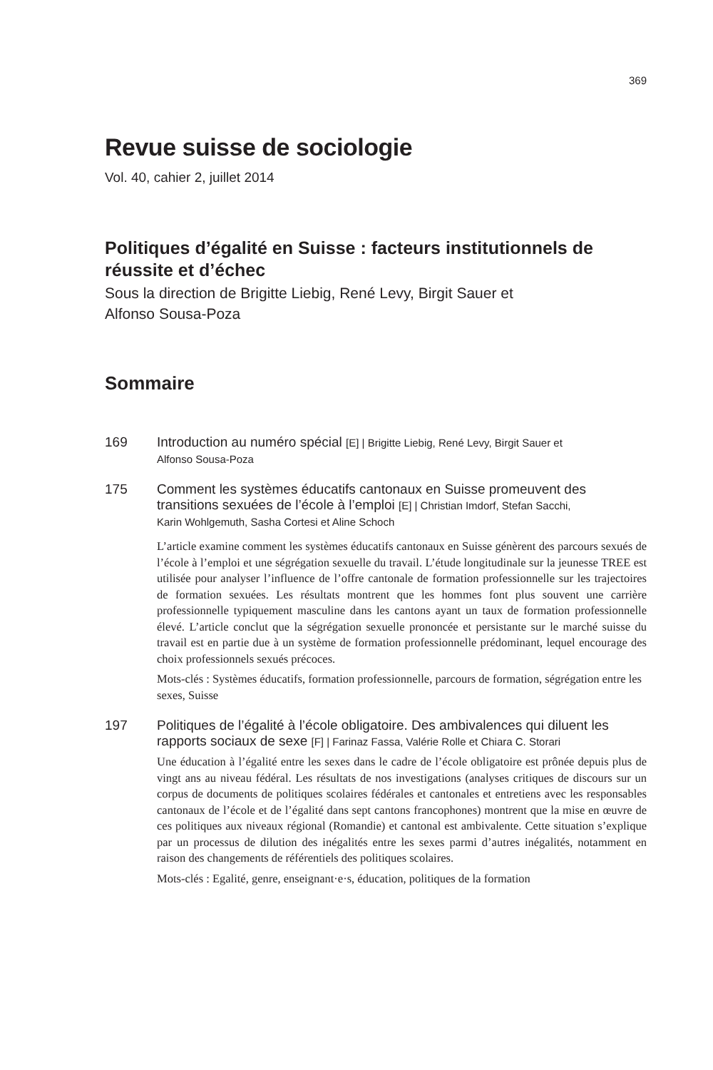369
Revue suisse de sociologie
Vol. 40, cahier 2, juillet 2014
Politiques d’égalité en Suisse : facteurs institutionnels de réussite et d’échec
Sous la direction de Brigitte Liebig, René Levy, Birgit Sauer et
Alfonso Sousa-Poza
Sommaire
169
Introduction au numéro spécial [E] | Brigitte Liebig, René Levy, Birgit Sauer et
Alfonso Sousa-Poza
175
Comment les systèmes éducatifs cantonaux en Suisse promeuvent des transitions sexuées de l’école à l’emploi [E] | Christian Imdorf, Stefan Sacchi,
Karin Wohlgemuth, Sasha Cortesi et Aline Schoch
L’article examine comment les systèmes éducatifs cantonaux en Suisse génèrent des parcours sexués de l’école à l’emploi et une ségrégation sexuelle du travail. L’étude longitudinale sur la jeunesse TREE est utilisée pour analyser l’influence de l’offre cantonale de formation professionnelle sur les trajectoires de formation sexuées. Les résultats montrent que les hommes font plus souvent une carrière professionnelle typiquement masculine dans les cantons ayant un taux de formation professionnelle élevé. L’article conclut que la ségrégation sexuelle prononcée et persistante sur le marché suisse du travail est en partie due à un système de formation professionnelle prédominant, lequel encourage des choix professionnels sexués précoces.
Mots-clés : Systèmes éducatifs, formation professionnelle, parcours de formation, ségrégation entre les sexes, Suisse
197
Politiques de l’égalité à l’école obligatoire. Des ambivalences qui diluent les rapports sociaux de sexe [F] | Farinaz Fassa, Valérie Rolle et Chiara C. Storari
Une éducation à l’égalité entre les sexes dans le cadre de l’école obligatoire est prônée depuis plus de vingt ans au niveau fédéral. Les résultats de nos investigations (analyses critiques de discours sur un corpus de documents de politiques scolaires fédérales et cantonales et entretiens avec les responsables cantonaux de l’école et de l’égalité dans sept cantons francophones) montrent que la mise en œuvre de ces politiques aux niveaux régional (Romandie) et cantonal est ambivalente. Cette situation s’explique par un processus de dilution des inégalités entre les sexes parmi d’autres inégalités, notamment en raison des changements de référentiels des politiques scolaires.
Mots-clés : Egalité, genre, enseignant·e·s, éducation, politiques de la formation